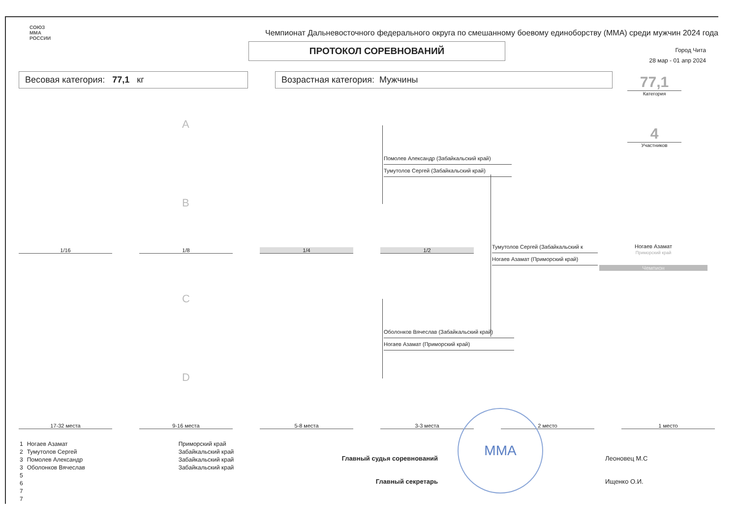СОЮЗ
ММА
РОССИИ
Чемпионат Дальневосточного федерального округа по смешанному боевому единоборству (ММА) среди мужчин 2024 года
ПРОТОКОЛ СОРЕВНОВАНИЙ
Город Чита
28 мар - 01 апр 2024
Весовая категория: 77,1 кг Возрастная категория: Мужчины
77,1
Категория
4
Участников
A
B
C
D
Помолев Александр (Забайкальский край)
Тумутолов Сергей (Забайкальский край)
Оболонков Вячеслав (Забайкальский край)
Ногаев Азамат (Приморский край)
Тумутолов Сергей (Забайкальский к
Ногаев Азамат (Приморский край)
Ногаев Азамат
Приморский край
Чемпион
1/16 1/8 1/4 1/2
17-32 места 9-16 места 5-8 места 3-3 места 2 место 1 место
| 1 | Ногаев Азамат | Приморский край |
| 2 | Тумутолов Сергей | Забайкальский край |
| 3 | Помолев Александр | Забайкальский край |
| 3 | Оболонков Вячеслав | Забайкальский край |
| 5 | | |
| 6 | | |
| 7 | | |
| 7 | | |
Главный судья соревнований Леоновец М.С
Главный секретарь Ищенко О.И.
ММА